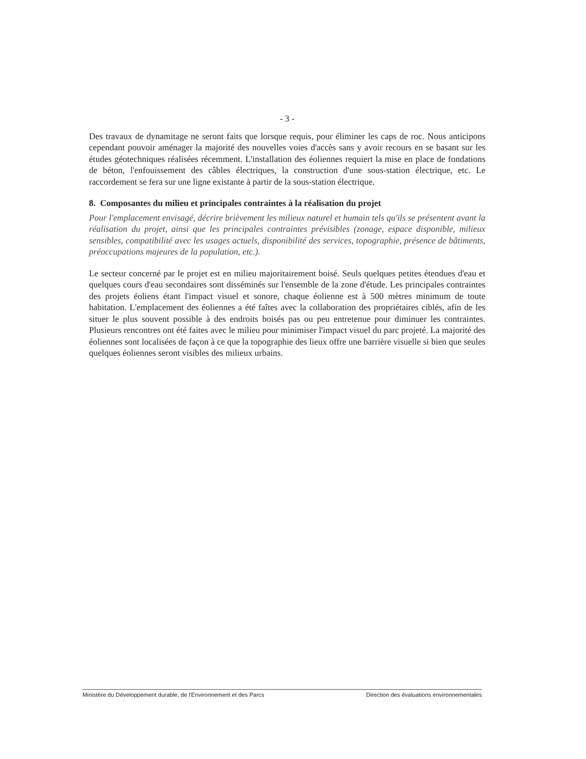- 3 -
Des travaux de dynamitage ne seront faits que lorsque requis, pour éliminer les caps de roc. Nous anticipons cependant pouvoir aménager la majorité des nouvelles voies d'accès sans y avoir recours en se basant sur les études géotechniques réalisées récemment. L'installation des éoliennes requiert la mise en place de fondations de béton, l'enfouissement des câbles électriques, la construction d'une sous-station électrique, etc. Le raccordement se fera sur une ligne existante à partir de la sous-station électrique.
8. Composantes du milieu et principales contraintes à la réalisation du projet
Pour l'emplacement envisagé, décrire brièvement les milieux naturel et humain tels qu'ils se présentent avant la réalisation du projet, ainsi que les principales contraintes prévisibles (zonage, espace disponible, milieux sensibles, compatibilité avec les usages actuels, disponibilité des services, topographie, présence de bâtiments, préoccupations majeures de la population, etc.).
Le secteur concerné par le projet est en milieu majoritairement boisé. Seuls quelques petites étendues d'eau et quelques cours d'eau secondaires sont disséminés sur l'ensemble de la zone d'étude. Les principales contraintes des projets éoliens étant l'impact visuel et sonore, chaque éolienne est à 500 mètres minimum de toute habitation. L'emplacement des éoliennes a été faîtes avec la collaboration des propriétaires ciblés, afin de les situer le plus souvent possible à des endroits boisés pas ou peu entretenue pour diminuer les contraintes. Plusieurs rencontres ont été faites avec le milieu pour minimiser l'impact visuel du parc projeté. La majorité des éoliennes sont localisées de façon à ce que la topographie des lieux offre une barrière visuelle si bien que seules quelques éoliennes seront visibles des milieux urbains.
Ministère du Développement durable, de l'Environnement et des Parcs Direction des évaluations environnementales